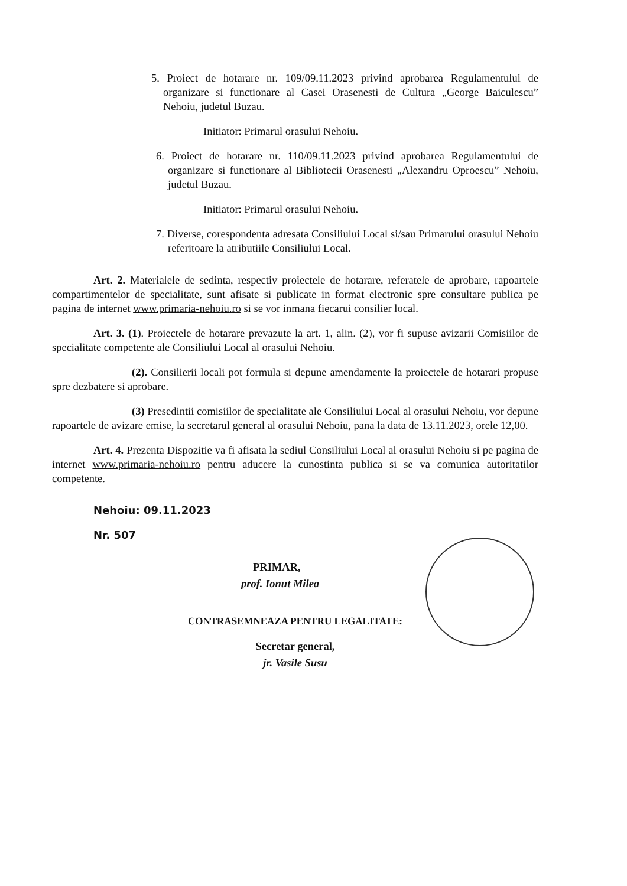5. Proiect de hotarare nr. 109/09.11.2023 privind aprobarea Regulamentului de organizare si functionare al Casei Orasenesti de Cultura „George Baiculescu” Nehoiu, judetul Buzau.
Initiator: Primarul orasului Nehoiu.
6. Proiect de hotarare nr. 110/09.11.2023 privind aprobarea Regulamentului de organizare si functionare al Bibliotecii Orasenesti „Alexandru Oproescu” Nehoiu, judetul Buzau.
Initiator: Primarul orasului Nehoiu.
7. Diverse, corespondenta adresata Consiliului Local si/sau Primarului orasului Nehoiu referitoare la atributiile Consiliului Local.
Art. 2. Materialele de sedinta, respectiv proiectele de hotarare, referatele de aprobare, rapoartele compartimentelor de specialitate, sunt afisate si publicate in format electronic spre consultare publica pe pagina de internet www.primaria-nehoiu.ro si se vor inmana fiecarui consilier local.
Art. 3. (1). Proiectele de hotarare prevazute la art. 1, alin. (2), vor fi supuse avizarii Comisiilor de specialitate competente ale Consiliului Local al orasului Nehoiu.
(2). Consilierii locali pot formula si depune amendamente la proiectele de hotarari propuse spre dezbatere si aprobare.
(3) Presedintii comisiilor de specialitate ale Consiliului Local al orasului Nehoiu, vor depune rapoartele de avizare emise, la secretarul general al orasului Nehoiu, pana la data de 13.11.2023, orele 12,00.
Art. 4. Prezenta Dispozitie va fi afisata la sediul Consiliului Local al orasului Nehoiu si pe pagina de internet www.primaria-nehoiu.ro pentru aducere la cunostinta publica si se va comunica autoritatilor competente.
Nehoiu: 09.11.2023
Nr. 507
PRIMAR,
prof. Ionut Milea
CONTRASEMNEAZA PENTRU LEGALITATE:
Secretar general,
jr. Vasile Susu